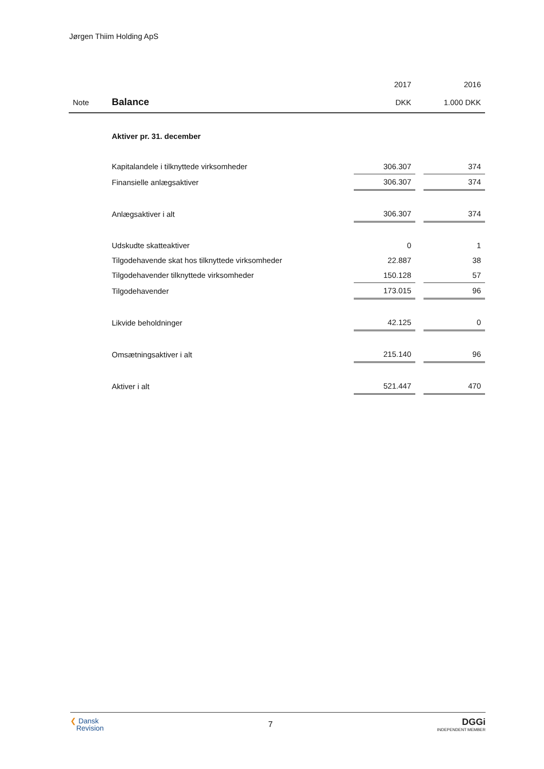Jørgen Thiim Holding ApS
| | | 2017 | | 2016 |
| --- | --- | --- | --- | --- |
| Note | Balance | DKK | | 1.000 DKK |
| | Aktiver pr. 31. december | | | |
| | Kapitalandele i tilknyttede virksomheder | 306.307 | | 374 |
| | Finansielle anlægsaktiver | 306.307 | | 374 |
| | Anlægsaktiver i alt | 306.307 | | 374 |
| | Udskudte skatteaktiver | 0 | | 1 |
| | Tilgodehavende skat hos tilknyttede virksomheder | 22.887 | | 38 |
| | Tilgodehavender tilknyttede virksomheder | 150.128 | | 57 |
| | Tilgodehavender | 173.015 | | 96 |
| | Likvide beholdninger | 42.125 | | 0 |
| | Omsætningsaktiver i alt | 215.140 | | 96 |
| | Aktiver i alt | 521.447 | | 470 |
❮ Dansk
Revision
7
DGGi
INDEPENDENT MEMBER